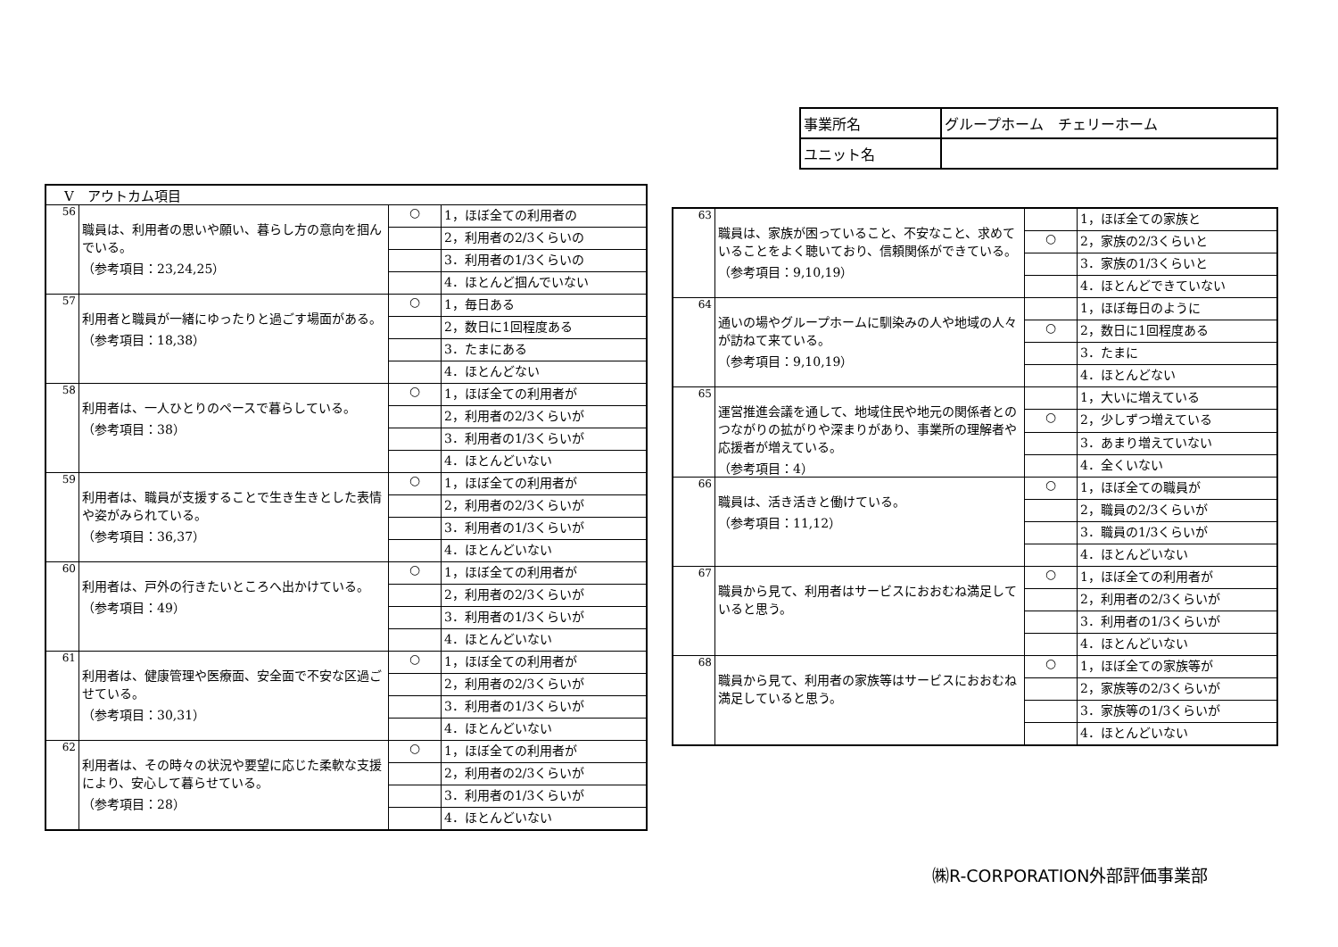| 事業所名 | グループホーム チェリーホーム |
| ユニット名 | |
| Ⅴ アウトカム項目 | | | |
| 56 | 職員は、利用者の思いや願い、暮らし方の意向を掴んでいる。 （参考項目：23,24,25） | ○ | 1，ほぼ全ての利用者の |
| | | | 2，利用者の2/3くらいの |
| | | | 3．利用者の1/3くらいの |
| | | | 4．ほとんど掴んでいない |
| 57 | 利用者と職員が一緒にゆったりと過ごす場面がある。 （参考項目：18,38） | ○ | 1，毎日ある |
| | | | 2，数日に1回程度ある |
| | | | 3．たまにある |
| | | | 4．ほとんどない |
| 58 | 利用者は、一人ひとりのペースで暮らしている。 （参考項目：38） | ○ | 1，ほぼ全ての利用者が |
| | | | 2，利用者の2/3くらいが |
| | | | 3．利用者の1/3くらいが |
| | | | 4．ほとんどいない |
| 59 | 利用者は、職員が支援することで生き生きとした表情や姿がみられている。 （参考項目：36,37） | ○ | 1，ほぼ全ての利用者が |
| | | | 2，利用者の2/3くらいが |
| | | | 3．利用者の1/3くらいが |
| | | | 4．ほとんどいない |
| 60 | 利用者は、戸外の行きたいところへ出かけている。 （参考項目：49） | ○ | 1，ほぼ全ての利用者が |
| | | | 2，利用者の2/3くらいが |
| | | | 3．利用者の1/3くらいが |
| | | | 4．ほとんどいない |
| 61 | 利用者は、健康管理や医療面、安全面で不安な区過ごせている。 （参考項目：30,31） | ○ | 1，ほぼ全ての利用者が |
| | | | 2，利用者の2/3くらいが |
| | | | 3．利用者の1/3くらいが |
| | | | 4．ほとんどいない |
| 62 | 利用者は、その時々の状況や要望に応じた柔軟な支援により、安心して暮らせている。 （参考項目：28） | ○ | 1，ほぼ全ての利用者が |
| | | | 2，利用者の2/3くらいが |
| | | | 3．利用者の1/3くらいが |
| | | | 4．ほとんどいない |
| 63 | 職員は、家族が困っていること、不安なこと、求めていることをよく聴いており、信頼関係ができている。 （参考項目：9,10,19） | | 1，ほぼ全ての家族と |
| | | ○ | 2，家族の2/3くらいと |
| | | | 3．家族の1/3くらいと |
| | | | 4．ほとんどできていない |
| 64 | 通いの場やグループホームに馴染みの人や地域の人々が訪ねて来ている。 （参考項目：9,10,19） | | 1，ほぼ毎日のように |
| | | ○ | 2，数日に1回程度ある |
| | | | 3．たまに |
| | | | 4．ほとんどない |
| 65 | 運営推進会議を通して、地域住民や地元の関係者とのつながりの拡がりや深まりがあり、事業所の理解者や応援者が増えている。 （参考項目：4） | | 1，大いに増えている |
| | | ○ | 2，少しずつ増えている |
| | | | 3．あまり増えていない |
| | | | 4．全くいない |
| 66 | 職員は、活き活きと働けている。 （参考項目：11,12） | ○ | 1，ほぼ全ての職員が |
| | | | 2，職員の2/3くらいが |
| | | | 3．職員の1/3くらいが |
| | | | 4．ほとんどいない |
| 67 | 職員から見て、利用者はサービスにおおむね満足していると思う。 | ○ | 1，ほぼ全ての利用者が |
| | | | 2，利用者の2/3くらいが |
| | | | 3．利用者の1/3くらいが |
| | | | 4．ほとんどいない |
| 68 | 職員から見て、利用者の家族等はサービスにおおむね満足していると思う。 | ○ | 1，ほぼ全ての家族等が |
| | | | 2，家族等の2/3くらいが |
| | | | 3．家族等の1/3くらいが |
| | | | 4．ほとんどいない |
㈱R-CORPORATION外部評価事業部